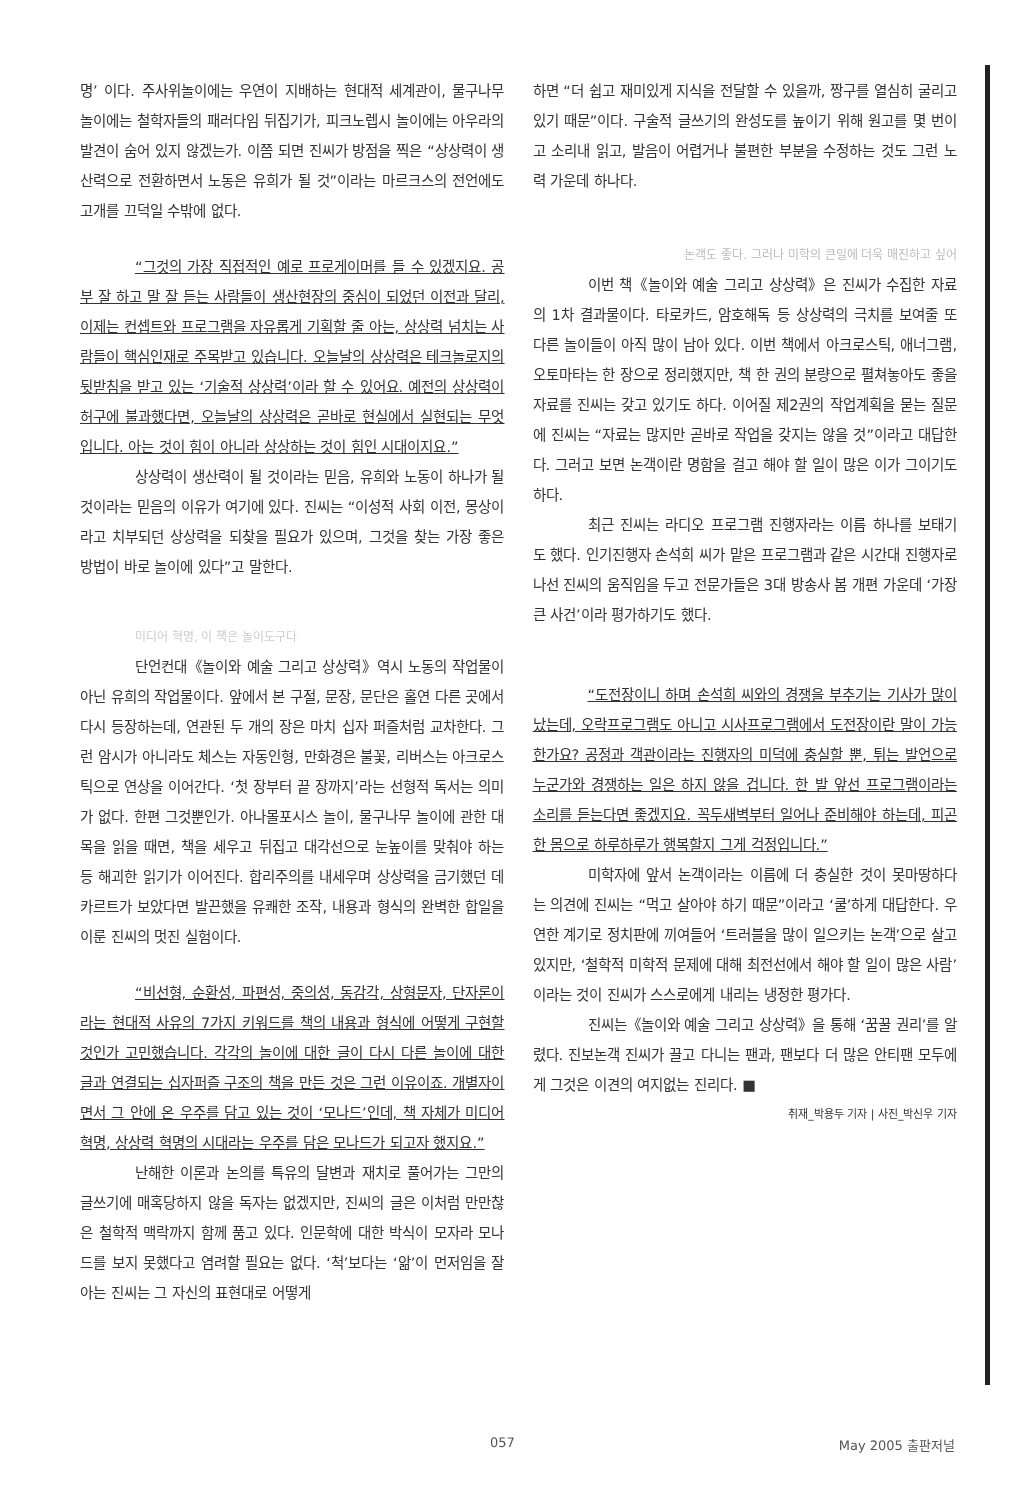명’ 이다. 주사위놀이에는 우연이 지배하는 현대적 세계관이, 물구나무 놀이에는 철학자들의 패러다임 뒤집기가, 피크노렙시 놀이에는 아우라의 발견이 숨어 있지 않겠는가. 이쯤 되면 진씨가 방점을 찍은 “상상력이 생산력으로 전환하면서 노동은 유희가 될 것”이라는 마르크스의 전언에도 고개를 끄덕일 수밖에 없다.
“그것의 가장 직접적인 예로 프로게이머를 들 수 있겠지요. 공부 잘 하고 말 잘 듣는 사람들이 생산현장의 중심이 되었던 이전과 달리, 이제는 컨셉트와 프로그램을 자유롭게 기획할 줄 아는, 상상력 넘치는 사람들이 핵심인재로 주목받고 있습니다. 오늘날의 상상력은 테크놀로지의 뒷받침을 받고 있는 ‘기술적 상상력’이라 할 수 있어요. 예전의 상상력이 허구에 불과했다면, 오늘날의 상상력은 곧바로 현실에서 실현되는 무엇입니다. 아는 것이 힘이 아니라 상상하는 것이 힘인 시대이지요.”
상상력이 생산력이 될 것이라는 믿음, 유희와 노동이 하나가 될 것이라는 믿음의 이유가 여기에 있다. 진씨는 “이성적 사회 이전, 몽상이라고 치부되던 상상력을 되찾을 필요가 있으며, 그것을 찾는 가장 좋은 방법이 바로 놀이에 있다”고 말한다.
미디어 혁명, 이 책은 놀이도구다
단언컨대《놀이와 예술 그리고 상상력》역시 노동의 작업물이 아닌 유희의 작업물이다. 앞에서 본 구절, 문장, 문단은 홀연 다른 곳에서 다시 등장하는데, 연관된 두 개의 장은 마치 십자 퍼즐처럼 교차한다. 그런 암시가 아니라도 체스는 자동인형, 만화경은 불꽃, 리버스는 아크로스틱으로 연상을 이어간다. ‘첫 장부터 끝 장까지’라는 선형적 독서는 의미가 없다. 한편 그것뿐인가. 아나몰포시스 놀이, 물구나무 놀이에 관한 대목을 읽을 때면, 책을 세우고 뒤집고 대각선으로 눈높이를 맞춰야 하는 등 해괴한 읽기가 이어진다. 합리주의를 내세우며 상상력을 금기했던 데카르트가 보았다면 발끈했을 유쾌한 조작, 내용과 형식의 완벽한 합일을 이룬 진씨의 멋진 실험이다.
“비선형, 순환성, 파편성, 중의성, 동감각, 상형문자, 단자론이라는 현대적 사유의 7가지 키워드를 책의 내용과 형식에 어떻게 구현할 것인가 고민했습니다. 각각의 놀이에 대한 글이 다시 다른 놀이에 대한 글과 연결되는 십자퍼즐 구조의 책을 만든 것은 그런 이유이죠. 개별자이면서 그 안에 온 우주를 담고 있는 것이 ‘모나드’인데, 책 자체가 미디어 혁명, 상상력 혁명의 시대라는 우주를 담은 모나드가 되고자 했지요.”
난해한 이론과 논의를 특유의 달변과 재치로 풀어가는 그만의 글쓰기에 매혹당하지 않을 독자는 없겠지만, 진씨의 글은 이처럼 만만찮은 철학적 맥락까지 함께 품고 있다. 인문학에 대한 박식이 모자라 모나드를 보지 못했다고 염려할 필요는 없다. ‘척’보다는 ‘앎’이 먼저임을 잘 아는 진씨는 그 자신의 표현대로 어떻게
하면 “더 쉽고 재미있게 지식을 전달할 수 있을까, 짱구를 열심히 굴리고 있기 때문”이다. 구술적 글쓰기의 완성도를 높이기 위해 원고를 몇 번이고 소리내 읽고, 발음이 어렵거나 불편한 부분을 수정하는 것도 그런 노력 가운데 하나다.
논객도 좋다. 그러나 미학의 큰일에 더욱 매진하고 싶어
이번 책《놀이와 예술 그리고 상상력》은 진씨가 수집한 자료의 1차 결과물이다. 타로카드, 암호해독 등 상상력의 극치를 보여줄 또 다른 놀이들이 아직 많이 남아 있다. 이번 책에서 아크로스틱, 애너그램, 오토마타는 한 장으로 정리했지만, 책 한 권의 분량으로 펼쳐놓아도 좋을 자료를 진씨는 갖고 있기도 하다. 이어질 제2권의 작업계획을 묻는 질문에 진씨는 “자료는 많지만 곧바로 작업을 갖지는 않을 것”이라고 대답한다. 그러고 보면 논객이란 명함을 걸고 해야 할 일이 많은 이가 그이기도 하다.
최근 진씨는 라디오 프로그램 진행자라는 이름 하나를 보태기도 했다. 인기진행자 손석희 씨가 맡은 프로그램과 같은 시간대 진행자로 나선 진씨의 움직임을 두고 전문가들은 3대 방송사 봄 개편 가운데 ‘가장 큰 사건’이라 평가하기도 했다.
“도전장이니 하며 손석희 씨와의 경쟁을 부추기는 기사가 많이 났는데, 오락프로그램도 아니고 시사프로그램에서 도전장이란 말이 가능한가요? 공정과 객관이라는 진행자의 미덕에 충실할 뿐, 튀는 발언으로 누군가와 경쟁하는 일은 하지 않을 겁니다. 한 발 앞선 프로그램이라는 소리를 듣는다면 좋겠지요. 꼭두새벽부터 일어나 준비해야 하는데, 피곤한 몸으로 하루하루가 행복할지 그게 걱정입니다.”
미학자에 앞서 논객이라는 이름에 더 충실한 것이 못마땅하다는 의견에 진씨는 “먹고 살아야 하기 때문”이라고 ‘쿨’하게 대답한다. 우연한 계기로 정치판에 끼여들어 ‘트러블을 많이 일으키는 논객’으로 살고 있지만, ‘철학적 미학적 문제에 대해 최전선에서 해야 할 일이 많은 사람’이라는 것이 진씨가 스스로에게 내리는 냉정한 평가다.
진씨는《놀이와 예술 그리고 상상력》을 통해 ‘꿈꿀 권리’를 알렸다. 진보논객 진씨가 끌고 다니는 팬과, 팬보다 더 많은 안티팬 모두에게 그것은 이견의 여지없는 진리다. ■
취재_박용두 기자 | 사진_박신우 기자
057 May 2005 출판저널